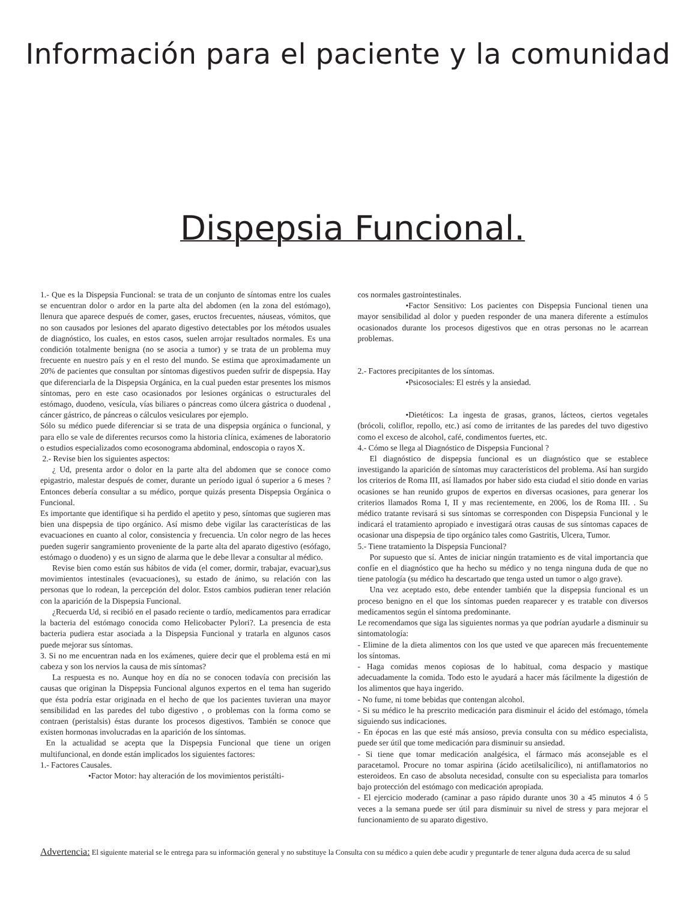Información para el paciente y la comunidad
Dispepsia Funcional.
1.- Que es la Dispepsia Funcional: se trata de un conjunto de síntomas entre los cuales se encuentran dolor o ardor en la parte alta del abdomen (en la zona del estómago), llenura que aparece después de comer, gases, eructos frecuentes, náuseas, vómitos, que no son causados por lesiones del aparato digestivo detectables por los métodos usuales de diagnóstico, los cuales, en estos casos, suelen arrojar resultados normales. Es una condición totalmente benigna (no se asocia a tumor) y se trata de un problema muy frecuente en nuestro país y en el resto del mundo. Se estima que aproximadamente un 20% de pacientes que consultan por síntomas digestivos pueden sufrir de dispepsia. Hay que diferenciarla de la Dispepsia Orgánica, en la cual pueden estar presentes los mismos síntomas, pero en este caso ocasionados por lesiones orgánicas o estructurales del estómago, duodeno, vesícula, vías biliares o páncreas como úlcera gástrica o duodenal , cáncer gástrico, de páncreas o cálculos vesiculares por ejemplo.
Sólo su médico puede diferenciar si se trata de una dispepsia orgánica o funcional, y para ello se vale de diferentes recursos como la historia clínica, exámenes de laboratorio o estudios especializados como ecosonograma abdominal, endoscopia o rayos X.
2.- Revise bien los siguientes aspectos:
¿ Ud, presenta ardor o dolor en la parte alta del abdomen que se conoce como epigastrio, malestar después de comer, durante un período igual ó superior a 6 meses ? Entonces debería consultar a su médico, porque quizás presenta Dispepsia Orgánica o Funcional.
Es importante que identifique si ha perdido el apetito y peso, síntomas que sugieren mas bien una dispepsia de tipo orgánico. Así mismo debe vigilar las características de las evacuaciones en cuanto al color, consistencia y frecuencia. Un color negro de las heces pueden sugerir sangramiento proveniente de la parte alta del aparato digestivo (esófago, estómago o duodeno) y es un signo de alarma que le debe llevar a consultar al médico.
Revise bien como están sus hábitos de vida (el comer, dormir, trabajar, evacuar),sus movimientos intestinales (evacuaciones), su estado de ánimo, su relación con las personas que lo rodean, la percepción del dolor. Estos cambios pudieran tener relación con la aparición de la Dispepsia Funcional.
¿Recuerda Ud, si recibió en el pasado reciente o tardío, medicamentos para erradicar la bacteria del estómago conocida como Helicobacter Pylori?. La presencia de esta bacteria pudiera estar asociada a la Dispepsia Funcional y tratarla en algunos casos puede mejorar sus síntomas.
3. Si no me encuentran nada en los exámenes, quiere decir que el problema está en mi cabeza y son los nervios la causa de mis síntomas?
La respuesta es no. Aunque hoy en día no se conocen todavía con precisión las causas que originan la Dispepsia Funcional algunos expertos en el tema han sugerido que ésta podría estar originada en el hecho de que los pacientes tuvieran una mayor sensibilidad en las paredes del tubo digestivo , o problemas con la forma como se contraen (peristalsis) éstas durante los procesos digestivos. También se conoce que existen hormonas involucradas en la aparición de los síntomas.
En la actualidad se acepta que la Dispepsia Funcional que tiene un origen multifuncional, en donde están implicados los siguientes factores:
1.- Factores Causales.
•Factor Motor: hay alteración de los movimientos peristálti-
cos normales gastrointestinales.
•Factor Sensitivo: Los pacientes con Dispepsia Funcional tienen una mayor sensibilidad al dolor y pueden responder de una manera diferente a estímulos ocasionados durante los procesos digestivos que en otras personas no le acarrean problemas.
2.- Factores precipitantes de los síntomas.
•Psicosociales: El estrés y la ansiedad.
•Dietéticos: La ingesta de grasas, granos, lácteos, ciertos vegetales (brócoli, coliflor, repollo, etc.) así como de irritantes de las paredes del tuvo digestivo como el exceso de alcohol, café, condimentos fuertes, etc.
4.- Cómo se llega al Diagnóstico de Dispepsia Funcional ?
El diagnóstico de dispepsia funcional es un diagnóstico que se establece investigando la aparición de síntomas muy característicos del problema. Así han surgido los criterios de Roma III, así llamados por haber sido esta ciudad el sitio donde en varias ocasiones se han reunido grupos de expertos en diversas ocasiones, para generar los criterios llamados Roma I, II y mas recientemente, en 2006, los de Roma III. . Su médico tratante revisará si sus síntomas se corresponden con Dispepsia Funcional y le indicará el tratamiento apropiado e investigará otras causas de sus síntomas capaces de ocasionar una dispepsia de tipo orgánico tales como Gastritis, Ulcera, Tumor.
5.- Tiene tratamiento la Dispepsia Funcional?
Por supuesto que sí. Antes de iniciar ningún tratamiento es de vital importancia que confíe en el diagnóstico que ha hecho su médico y no tenga ninguna duda de que no tiene patología (su médico ha descartado que tenga usted un tumor o algo grave).
Una vez aceptado esto, debe entender también que la dispepsia funcional es un proceso benigno en el que los síntomas pueden reaparecer y es tratable con diversos medicamentos según el síntoma predominante.
Le recomendamos que siga las siguientes normas ya que podrían ayudarle a disminuir su sintomatología:
- Elimine de la dieta alimentos con los que usted ve que aparecen más frecuentemente los síntomas.
- Haga comidas menos copiosas de lo habitual, coma despacio y mastique adecuadamente la comida. Todo esto le ayudará a hacer más fácilmente la digestión de los alimentos que haya ingerido.
- No fume, ni tome bebidas que contengan alcohol.
- Si su médico le ha prescrito medicación para disminuir el ácido del estómago, tómela siguiendo sus indicaciones.
- En épocas en las que esté más ansioso, previa consulta con su médico especialista, puede ser útil que tome medicación para disminuir su ansiedad.
- Si tiene que tomar medicación analgésica, el fármaco más aconsejable es el paracetamol. Procure no tomar aspirina (ácido acetilsalicílico), ni antiflamatorios no esteroideos. En caso de absoluta necesidad, consulte con su especialista para tomarlos bajo protección del estómago con medicación apropiada.
- El ejercicio moderado (caminar a paso rápido durante unos 30 a 45 minutos 4 ó 5 veces a la semana puede ser útil para disminuir su nivel de stress y para mejorar el funcionamiento de su aparato digestivo.
Advertencia: El siguiente material se le entrega para su información general y no substituye la Consulta con su médico a quien debe acudir y preguntarle de tener alguna duda acerca de su salud